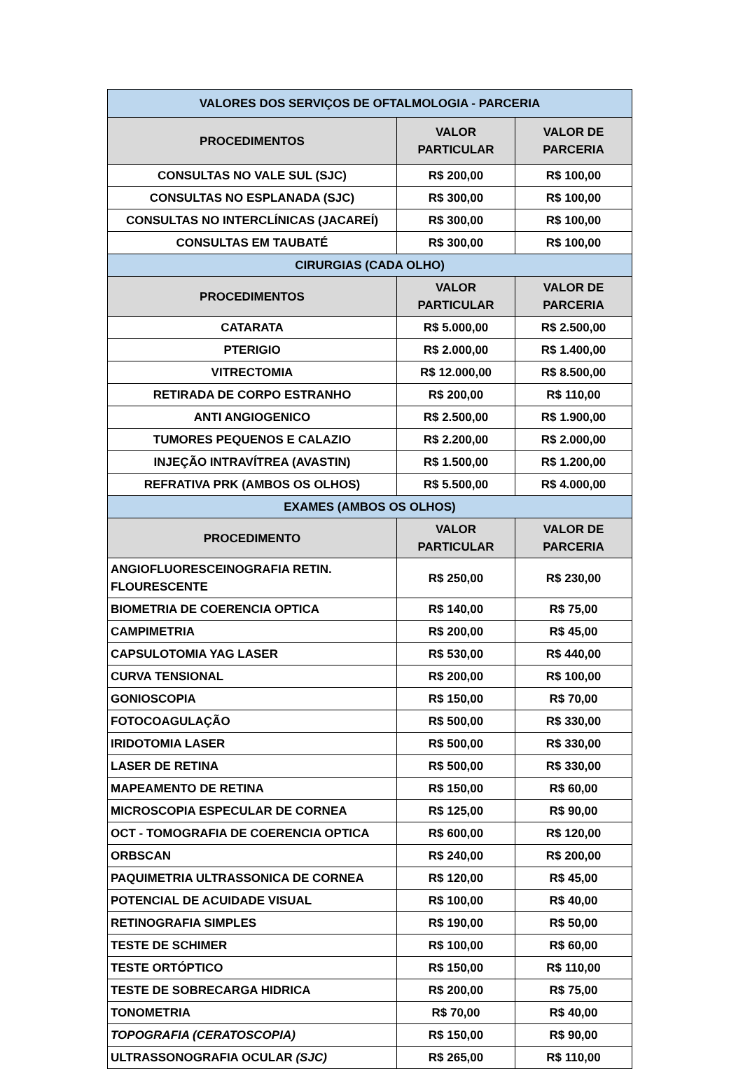| VALORES DOS SERVIÇOS DE OFTALMOLOGIA - PARCERIA | | |
| --- | --- | --- |
| PROCEDIMENTOS | VALOR PARTICULAR | VALOR DE PARCERIA |
| CONSULTAS NO VALE SUL (SJC) | R$ 200,00 | R$ 100,00 |
| CONSULTAS NO ESPLANADA (SJC) | R$ 300,00 | R$ 100,00 |
| CONSULTAS NO INTERCLÍNICAS (JACAREÍ) | R$ 300,00 | R$ 100,00 |
| CONSULTAS EM TAUBATÉ | R$ 300,00 | R$ 100,00 |
| CIRURGIAS (CADA OLHO) | | |
| PROCEDIMENTOS | VALOR PARTICULAR | VALOR DE PARCERIA |
| CATARATA | R$ 5.000,00 | R$ 2.500,00 |
| PTERIGIO | R$ 2.000,00 | R$ 1.400,00 |
| VITRECTOMIA | R$ 12.000,00 | R$ 8.500,00 |
| RETIRADA DE CORPO ESTRANHO | R$ 200,00 | R$ 110,00 |
| ANTI ANGIOGENICO | R$ 2.500,00 | R$ 1.900,00 |
| TUMORES PEQUENOS E CALAZIO | R$ 2.200,00 | R$ 2.000,00 |
| INJEÇÃO INTRAVÍTREA (AVASTIN) | R$ 1.500,00 | R$ 1.200,00 |
| REFRATIVA PRK (AMBOS OS OLHOS) | R$ 5.500,00 | R$ 4.000,00 |
| EXAMES (AMBOS OS OLHOS) | | |
| PROCEDIMENTO | VALOR PARTICULAR | VALOR DE PARCERIA |
| ANGIOFLUORESCEINOGRAFIA RETIN. FLOURESCENTE | R$ 250,00 | R$ 230,00 |
| BIOMETRIA DE COERENCIA OPTICA | R$ 140,00 | R$ 75,00 |
| CAMPIMETRIA | R$ 200,00 | R$ 45,00 |
| CAPSULOTOMIA YAG LASER | R$ 530,00 | R$ 440,00 |
| CURVA TENSIONAL | R$ 200,00 | R$ 100,00 |
| GONIOSCOPIA | R$ 150,00 | R$ 70,00 |
| FOTOCOAGULAÇÃO | R$ 500,00 | R$ 330,00 |
| IRIDOTOMIA LASER | R$ 500,00 | R$ 330,00 |
| LASER DE RETINA | R$ 500,00 | R$ 330,00 |
| MAPEAMENTO DE RETINA | R$ 150,00 | R$ 60,00 |
| MICROSCOPIA ESPECULAR DE CORNEA | R$ 125,00 | R$ 90,00 |
| OCT - TOMOGRAFIA DE COERENCIA OPTICA | R$ 600,00 | R$ 120,00 |
| ORBSCAN | R$ 240,00 | R$ 200,00 |
| PAQUIMETRIA ULTRASSONICA DE CORNEA | R$ 120,00 | R$ 45,00 |
| POTENCIAL DE ACUIDADE VISUAL | R$ 100,00 | R$ 40,00 |
| RETINOGRAFIA SIMPLES | R$ 190,00 | R$ 50,00 |
| TESTE DE SCHIMER | R$ 100,00 | R$ 60,00 |
| TESTE ORTÓPTICO | R$ 150,00 | R$ 110,00 |
| TESTE DE SOBRECARGA HIDRICA | R$ 200,00 | R$ 75,00 |
| TONOMETRIA | R$ 70,00 | R$ 40,00 |
| TOPOGRAFIA (CERATOSCOPIA) | R$ 150,00 | R$ 90,00 |
| ULTRASSONOGRAFIA OCULAR (SJC) | R$ 265,00 | R$ 110,00 |